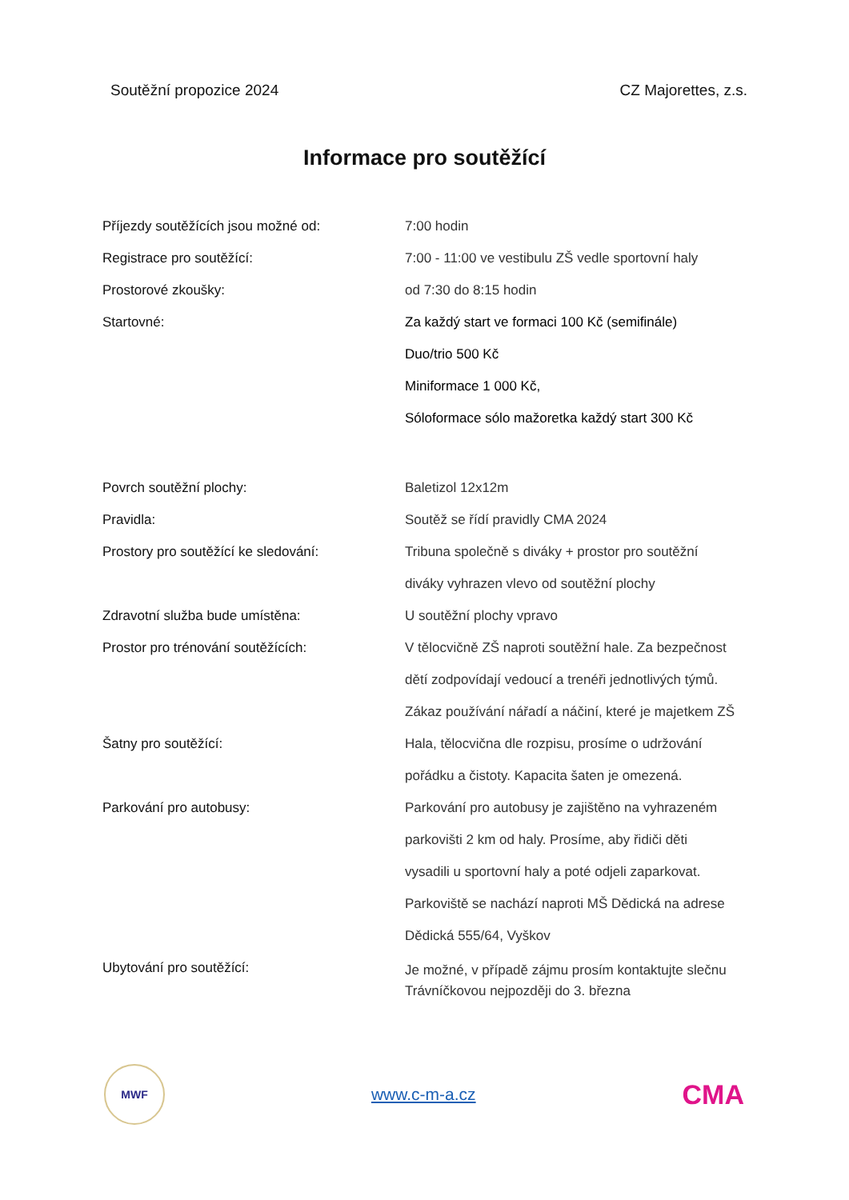Soutěžní propozice 2024 CZ Majorettes, z.s.
Informace pro soutěžící
Příjezdy soutěžících jsou možné od: 7:00 hodin
Registrace pro soutěžící: 7:00 - 11:00 ve vestibulu ZŠ vedle sportovní haly
Prostorové zkoušky: od 7:30 do 8:15 hodin
Startovné: Za každý start ve formaci 100 Kč (semifinále)
Duo/trio 500 Kč
Miniformace 1 000 Kč,
Sóloformace sólo mažoretka každý start 300 Kč
Povrch soutěžní plochy: Baletizol 12x12m
Pravidla: Soutěž se řídí pravidly CMA 2024
Prostory pro soutěžící ke sledování: Tribuna společně s diváky + prostor pro soutěžní
diváky vyhrazen vlevo od soutěžní plochy
Zdravotní služba bude umístěna: U soutěžní plochy vpravo
Prostor pro trénování soutěžících: V tělocvičně ZŠ naproti soutěžní hale. Za bezpečnost
dětí zodpovídají vedoucí a trenéři jednotlivých týmů.
Zákaz používání nářadí a náčiní, které je majetkem ZŠ
Šatny pro soutěžící: Hala, tělocvična dle rozpisu, prosíme o udržování
pořádku a čistoty. Kapacita šaten je omezená.
Parkování pro autobusy: Parkování pro autobusy je zajištěno na vyhrazeném
parkovišti 2 km od haly. Prosíme, aby řidiči děti
vysadili u sportovní haly a poté odjeli zaparkovat.
Parkoviště se nachází naproti MŠ Dědická na adrese
Dědická 555/64, Vyškov
Ubytování pro soutěžící:
Je možné, v případě zájmu prosím kontaktujte slečnu Trávníčkovou nejpozději do 3. března
MWF
www.c-m-a.cz
CMA